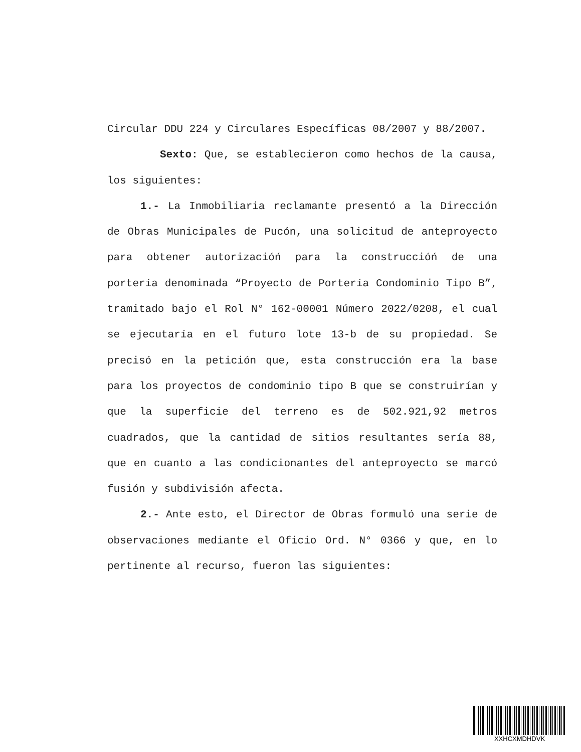Circular DDU 224 y Circulares Específicas 08/2007 y 88/2007.
Sexto: Que, se establecieron como hechos de la causa, los siguientes:
1.- La Inmobiliaria reclamante presentó a la Dirección de Obras Municipales de Pucón, una solicitud de anteproyecto para obtener autorizacióń para la construccióń de una portería denominada “Proyecto de Portería Condominio Tipo B”, tramitado bajo el Rol N° 162-00001 Número 2022/0208, el cual se ejecutaría en el futuro lote 13-b de su propiedad. Se precisó en la petición que, esta construcción era la base para los proyectos de condominio tipo B que se construirían y que la superficie del terreno es de 502.921,92 metros cuadrados, que la cantidad de sitios resultantes sería 88, que en cuanto a las condicionantes del anteproyecto se marcó fusión y subdivisión afecta.
2.- Ante esto, el Director de Obras formuló una serie de observaciones mediante el Oficio Ord. N° 0366 y que, en lo pertinente al recurso, fueron las siguientes:
XXHCXMDHDVK